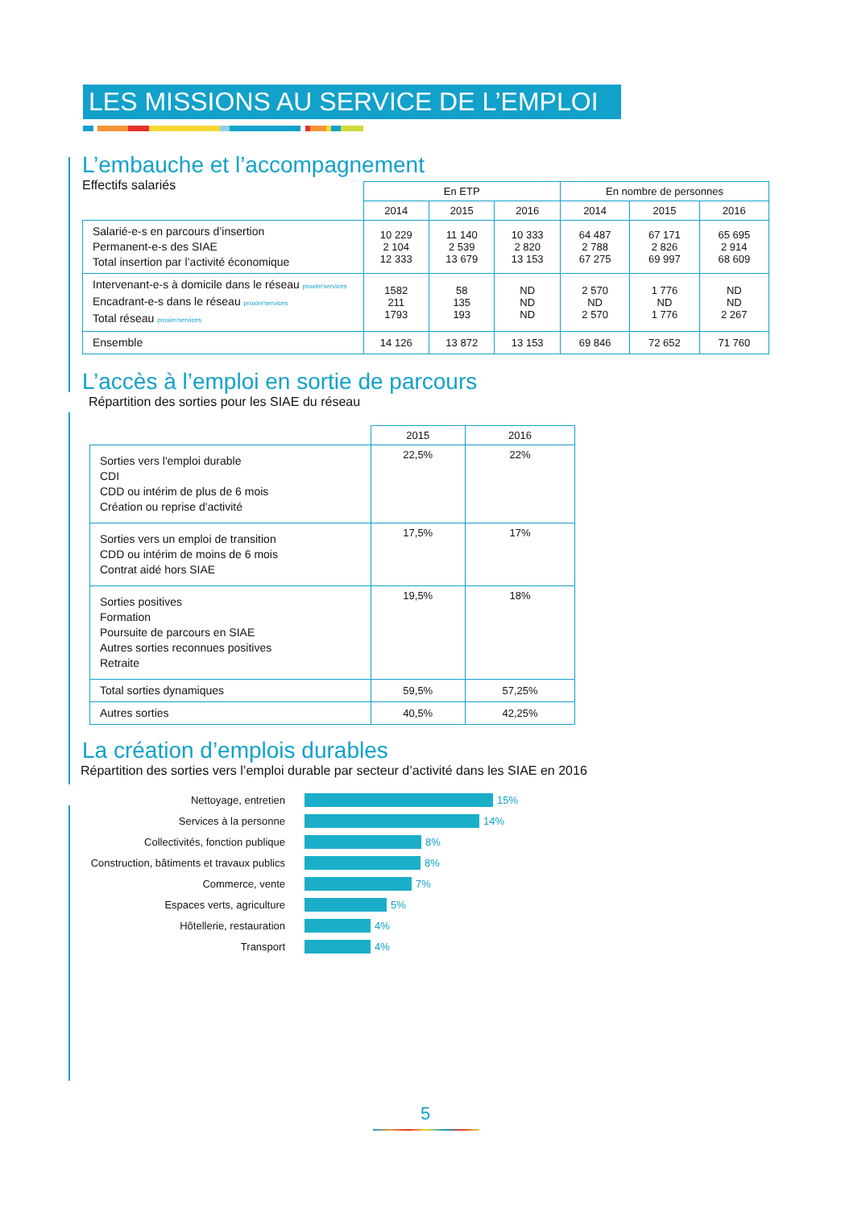LES MISSIONS AU SERVICE DE L’EMPLOI
L’embauche et l’accompagnement
Effectifs salariés
| | En ETP | | | En nombre de personnes | | |
| --- | --- | --- | --- | --- | --- | --- |
| | 2014 | 2015 | 2016 | 2014 | 2015 | 2016 |
| Salarié-e-s en parcours d’insertion Permanent-e-s des SIAE Total insertion par l’activité économique | 10 229 2 104 12 333 | 11 140 2 539 13 679 | 10 333 2 820 13 153 | 64 487 2 788 67 275 | 67 171 2 826 69 997 | 65 695 2 914 68 609 |
| Intervenant-e-s à domicile dans le réseau proxim'services Encadrant-e-s dans le réseau proxim'services Total réseau proxim'services | 1582 211 1793 | 58 135 193 | ND ND ND | 2 570 ND 2 570 | 1 776 ND 1 776 | ND ND 2 267 |
| Ensemble | 14 126 | 13 872 | 13 153 | 69 846 | 72 652 | 71 760 |
L’accès à l’emploi en sortie de parcours
Répartition des sorties pour les SIAE du réseau
| | 2015 | 2016 |
| --- | --- | --- |
| Sorties vers l'emploi durable CDI CDD ou intérim de plus de 6 mois Création ou reprise d'activité | 22,5% | 22% |
| Sorties vers un emploi de transition CDD ou intérim de moins de 6 mois Contrat aidé hors SIAE | 17,5% | 17% |
| Sorties positives Formation Poursuite de parcours en SIAE Autres sorties reconnues positives Retraite | 19,5% | 18% |
| Total sorties dynamiques | 59,5% | 57,25% |
| Autres sorties | 40,5% | 42,25% |
La création d’emplois durables
Répartition des sorties vers l’emploi durable par secteur d’activité dans les SIAE en 2016
Nettoyage, entretien 15%
Services à la personne 14%
Collectivités, fonction publique 8%
Construction, bâtiments et travaux publics 8%
Commerce, vente 7%
Espaces verts, agriculture 5%
Hôtellerie, restauration 4%
Transport 4%
5